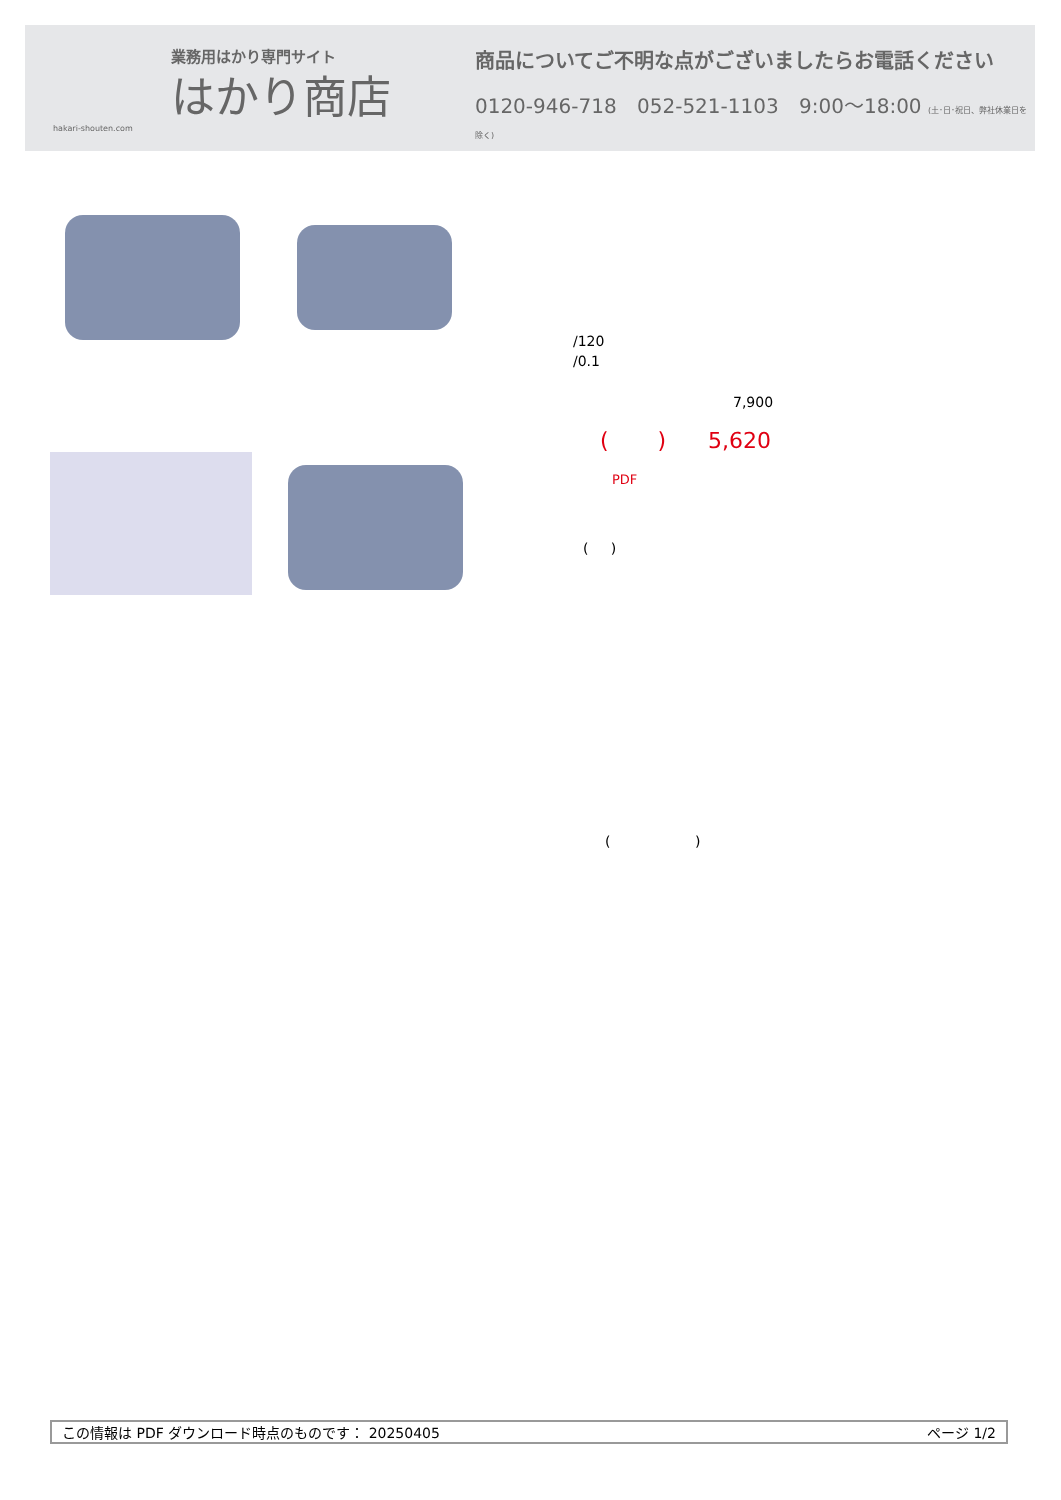業務用はかり専門サイト
はかり商店
hakari-shouten.com
商品についてご不明な点がございましたらお電話ください
0120-946-718 052-521-1103 9:00〜18:00 (土･日･祝日、弊社休業日を除く)
/120
/0.1
7,900
( ) 5,620
PDF
( )
( )
この情報は PDF ダウンロード時点のものです： 20250405 ページ 1/2